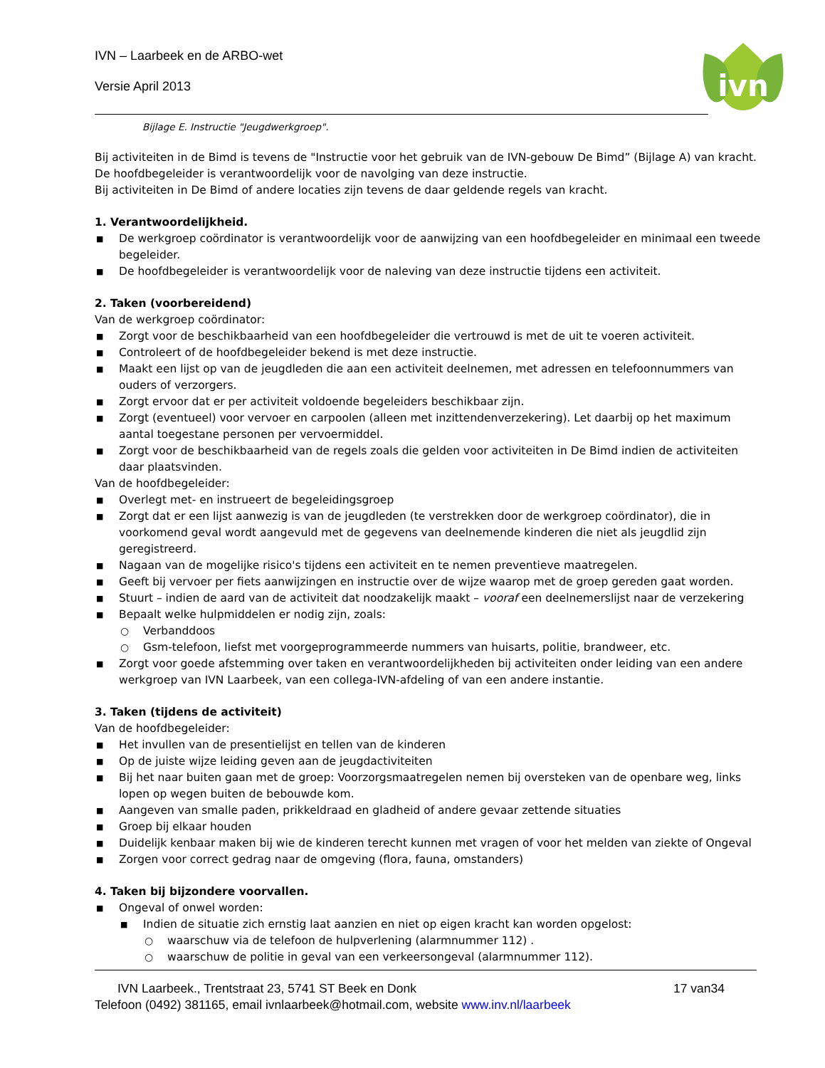IVN – Laarbeek en de ARBO-wet
Versie April 2013
ivn
Bijlage E. Instructie "Jeugdwerkgroep".
Bij activiteiten in de Bimd is tevens de "Instructie voor het gebruik van de IVN-gebouw De Bimd” (Bijlage A) van kracht.
De hoofdbegeleider is verantwoordelijk voor de navolging van deze instructie.
Bij activiteiten in De Bimd of andere locaties zijn tevens de daar geldende regels van kracht.
1. Verantwoordelijkheid.
■ De werkgroep coördinator is verantwoordelijk voor de aanwijzing van een hoofdbegeleider en minimaal een tweede begeleider.
■ De hoofdbegeleider is verantwoordelijk voor de naleving van deze instructie tijdens een activiteit.
2. Taken (voorbereidend)
Van de werkgroep coördinator:
■ Zorgt voor de beschikbaarheid van een hoofdbegeleider die vertrouwd is met de uit te voeren activiteit.
■ Controleert of de hoofdbegeleider bekend is met deze instructie.
■ Maakt een lijst op van de jeugdleden die aan een activiteit deelnemen, met adressen en telefoonnummers van ouders of verzorgers.
■ Zorgt ervoor dat er per activiteit voldoende begeleiders beschikbaar zijn.
■ Zorgt (eventueel) voor vervoer en carpoolen (alleen met inzittendenverzekering). Let daarbij op het maximum aantal toegestane personen per vervoermiddel.
■ Zorgt voor de beschikbaarheid van de regels zoals die gelden voor activiteiten in De Bimd indien de activiteiten daar plaatsvinden.
Van de hoofdbegeleider:
■ Overlegt met- en instrueert de begeleidingsgroep
■ Zorgt dat er een lijst aanwezig is van de jeugdleden (te verstrekken door de werkgroep coördinator), die in voorkomend geval wordt aangevuld met de gegevens van deelnemende kinderen die niet als jeugdlid zijn geregistreerd.
■ Nagaan van de mogelijke risico's tijdens een activiteit en te nemen preventieve maatregelen.
■ Geeft bij vervoer per fiets aanwijzingen en instructie over de wijze waarop met de groep gereden gaat worden.
■ Stuurt – indien de aard van de activiteit dat noodzakelijk maakt – vooraf een deelnemerslijst naar de verzekering
■ Bepaalt welke hulpmiddelen er nodig zijn, zoals:
○ Verbanddoos
○ Gsm-telefoon, liefst met voorgeprogrammeerde nummers van huisarts, politie, brandweer, etc.
■ Zorgt voor goede afstemming over taken en verantwoordelijkheden bij activiteiten onder leiding van een andere werkgroep van IVN Laarbeek, van een collega-IVN-afdeling of van een andere instantie.
3. Taken (tijdens de activiteit)
Van de hoofdbegeleider:
■ Het invullen van de presentielijst en tellen van de kinderen
■ Op de juiste wijze leiding geven aan de jeugdactiviteiten
■ Bij het naar buiten gaan met de groep: Voorzorgsmaatregelen nemen bij oversteken van de openbare weg, links lopen op wegen buiten de bebouwde kom.
■ Aangeven van smalle paden, prikkeldraad en gladheid of andere gevaar zettende situaties
■ Groep bij elkaar houden
■ Duidelijk kenbaar maken bij wie de kinderen terecht kunnen met vragen of voor het melden van ziekte of Ongeval
■ Zorgen voor correct gedrag naar de omgeving (flora, fauna, omstanders)
4. Taken bij bijzondere voorvallen.
■ Ongeval of onwel worden:
■ Indien de situatie zich ernstig laat aanzien en niet op eigen kracht kan worden opgelost:
○ waarschuw via de telefoon de hulpverlening (alarmnummer 112) .
○ waarschuw de politie in geval van een verkeersongeval (alarmnummer 112).
IVN Laarbeek., Trentstraat 23, 5741 ST Beek en Donk 17 van34
Telefoon (0492) 381165, email ivnlaarbeek@hotmail.com, website www.inv.nl/laarbeek